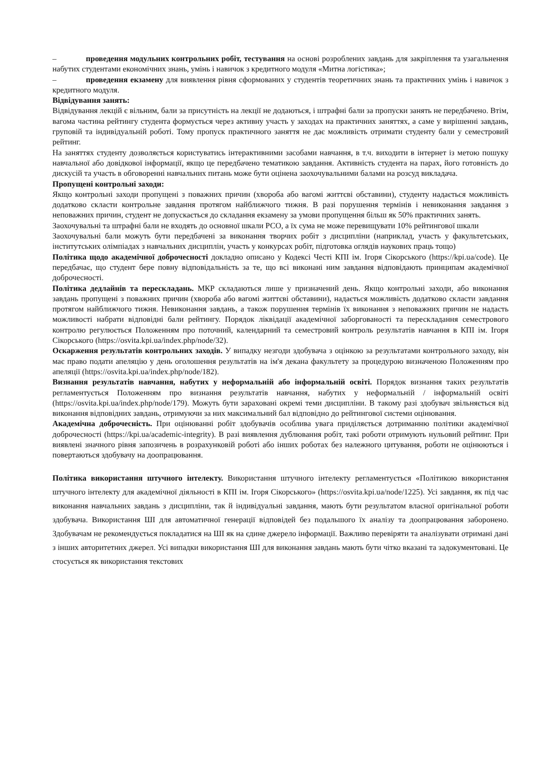– проведення модульних контрольних робіт, тестування на основі розроблених завдань для закріплення та узагальнення набутих студентами економічних знань, умінь і навичок з кредитного модуля «Митна логістика»;
– проведення екзамену для виявлення рівня сформованих у студентів теоретичних знань та практичних умінь і навичок з кредитного модуля.
Відвідування занять:
Відвідування лекцій є вільним, бали за присутність на лекції не додаються, і штрафні бали за пропуски занять не передбачено. Втім, вагома частина рейтингу студента формується через активну участь у заходах на практичних заняттях, а саме у вирішенні завдань, груповій та індивідуальній роботі. Тому пропуск практичного заняття не дає можливість отримати студенту бали у семестровий рейтинг.
На заняттях студенту дозволяється користуватись інтерактивними засобами навчання, в т.ч. виходити в інтернет із метою пошуку навчальної або довідкової інформації, якщо це передбачено тематикою завдання. Активність студента на парах, його готовність до дискусій та участь в обговоренні навчальних питань може бути оцінена заохочувальними балами на розсуд викладача.
Пропущені контрольні заходи:
Якщо контрольні заходи пропущені з поважних причин (хвороба або вагомі життєві обставини), студенту надається можливість додатково скласти контрольне завдання протягом найближчого тижня. В разі порушення термінів і невиконання завдання з неповажних причин, студент не допускається до складання екзамену за умови пропущення більш як 50% практичних занять.
Заохочувальні та штрафні бали не входять до основної шкали РСО, а їх сума не може перевищувати 10% рейтингової шкали
Заохочувальні бали можуть бути передбачені за виконання творчих робіт з дисципліни (наприклад, участь у факультетських, інститутських олімпіадах з навчальних дисциплін, участь у конкурсах робіт, підготовка оглядів наукових праць тощо)
Політика щодо академічної доброчесності докладно описано у Кодексі Честі КПІ ім. Ігоря Сікорського (https://kpi.ua/code). Це передбачає, що студент бере повну відповідальність за те, що всі виконані ним завдання відповідають принципам академічної доброчесності.
Політика дедлайнів та перескладань. МКР складаються лише у призначений день. Якщо контрольні заходи, або виконання завдань пропущені з поважних причин (хвороба або вагомі життєві обставини), надається можливість додатково скласти завдання протягом найближчого тижня. Невиконання завдань, а також порушення термінів їх виконання з неповажних причин не надасть можливості набрати відповідні бали рейтингу. Порядок ліквідації академічної заборгованості та перескладання семестрового контролю регулюється Положенням про поточний, календарний та семестровий контроль результатів навчання в КПІ ім. Ігоря Сікорського (https://osvita.kpi.ua/index.php/node/32).
Оскарження результатів контрольних заходів. У випадку незгоди здобувача з оцінкою за результатами контрольного заходу, він має право подати апеляцію у день оголошення результатів на ім'я декана факультету за процедурою визначеною Положенням про апеляції (https://osvita.kpi.ua/index.php/node/182).
Визнання результатів навчання, набутих у неформальній або інформальній освіті. Порядок визнання таких результатів регламентується Положенням про визнання результатів навчання, набутих у неформальній / інформальній освіті (https://osvita.kpi.ua/index.php/node/179). Можуть бути зараховані окремі теми дисципліни. В такому разі здобувач звільняється від виконання відповідних завдань, отримуючи за них максимальний бал відповідно до рейтингової системи оцінювання.
Академічна доброчесність. При оцінюванні робіт здобувачів особлива увага приділяється дотриманню політики академічної доброчесності (https://kpi.ua/academic-integrity). В разі виявлення дублювання робіт, такі роботи отримують нульовий рейтинг. При виявлені значного рівня запозичень в розрахунковій роботі або інших роботах без належного цитування, роботи не оцінюються і повертаються здобувачу на доопрацювання.
Політика використання штучного інтелекту. Використання штучного інтелекту регламентується «Політикою використання штучного інтелекту для академічної діяльності в КПІ ім. Ігоря Сікорського» (https://osvita.kpi.ua/node/1225). Усі завдання, як під час виконання навчальних завдань з дисципліни, так й індивідуальні завдання, мають бути результатом власної оригінальної роботи здобувача. Використання ШІ для автоматичної генерації відповідей без подальшого їх аналізу та доопрацювання заборонено. Здобувачам не рекомендується покладатися на ШІ як на єдине джерело інформації. Важливо перевіряти та аналізувати отримані дані з інших авторитетних джерел. Усі випадки використання ШІ для виконання завдань мають бути чітко вказані та задокументовані. Це стосується як використання текстових